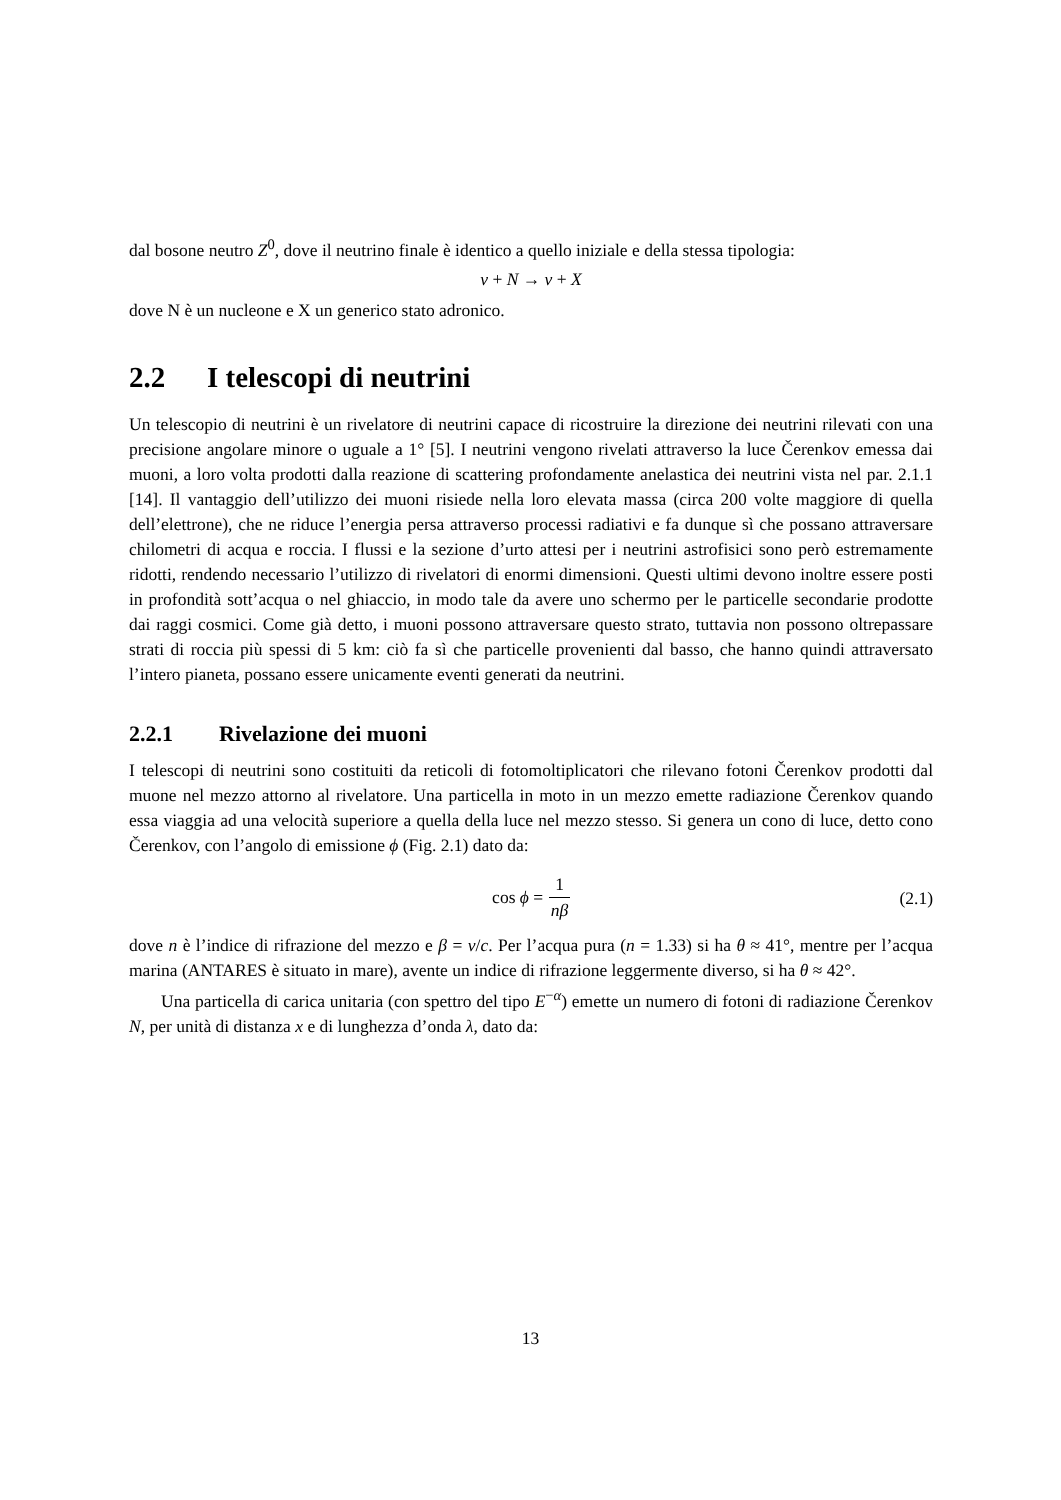dal bosone neutro Z<sup>0</sup>, dove il neutrino finale è identico a quello iniziale e della stessa tipologia:
ν + N → ν + X
dove N è un nucleone e X un generico stato adronico.
2.2 I telescopi di neutrini
Un telescopio di neutrini è un rivelatore di neutrini capace di ricostruire la direzione dei neutrini rilevati con una precisione angolare minore o uguale a 1° [5]. I neutrini vengono rivelati attraverso la luce Čerenkov emessa dai muoni, a loro volta prodotti dalla reazione di scattering profondamente anelastica dei neutrini vista nel par. 2.1.1 [14]. Il vantaggio dell’utilizzo dei muoni risiede nella loro elevata massa (circa 200 volte maggiore di quella dell’elettrone), che ne riduce l’energia persa attraverso processi radiativi e fa dunque sì che possano attraversare chilometri di acqua e roccia. I flussi e la sezione d’urto attesi per i neutrini astrofisici sono però estremamente ridotti, rendendo necessario l’utilizzo di rivelatori di enormi dimensioni. Questi ultimi devono inoltre essere posti in profondità sott’acqua o nel ghiaccio, in modo tale da avere uno schermo per le particelle secondarie prodotte dai raggi cosmici. Come già detto, i muoni possono attraversare questo strato, tuttavia non possono oltrepassare strati di roccia più spessi di 5 km: ciò fa sì che particelle provenienti dal basso, che hanno quindi attraversato l’intero pianeta, possano essere unicamente eventi generati da neutrini.
2.2.1 Rivelazione dei muoni
I telescopi di neutrini sono costituiti da reticoli di fotomoltiplicatori che rilevano fotoni Čerenkov prodotti dal muone nel mezzo attorno al rivelatore. Una particella in moto in un mezzo emette radiazione Čerenkov quando essa viaggia ad una velocità superiore a quella della luce nel mezzo stesso. Si genera un cono di luce, detto cono Čerenkov, con l’angolo di emissione ϕ (Fig. 2.1) dato da:
cos ϕ = 1 nβ
(2.1)
dove n è l’indice di rifrazione del mezzo e β = v/c. Per l’acqua pura (n = 1.33) si ha θ ≈ 41°, mentre per l’acqua marina (ANTARES è situato in mare), avente un indice di rifrazione leggermente diverso, si ha θ ≈ 42°.
Una particella di carica unitaria (con spettro del tipo E<sup>−α</sup>) emette un numero di fotoni di radiazione Čerenkov N, per unità di distanza x e di lunghezza d’onda λ, dato da:
13